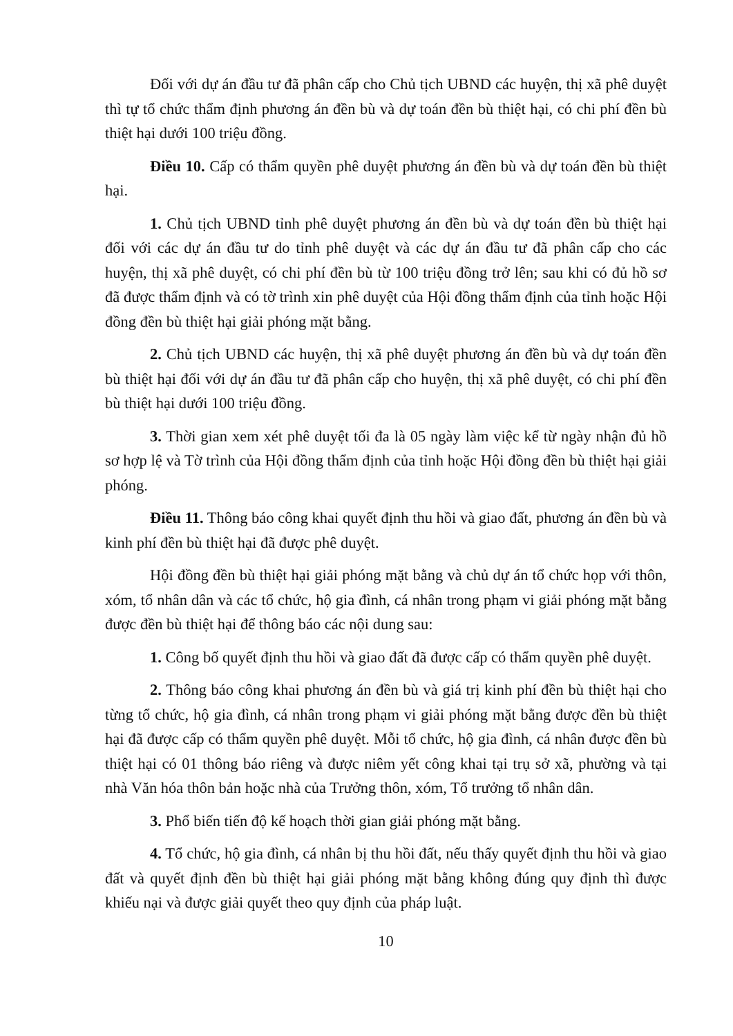Đối với dự án đầu tư đã phân cấp cho Chủ tịch UBND các huyện, thị xã phê duyệt thì tự tổ chức thẩm định phương án đền bù và dự toán đền bù thiệt hại, có chi phí đền bù thiệt hại dưới 100 triệu đồng.
Điều 10. Cấp có thẩm quyền phê duyệt phương án đền bù và dự toán đền bù thiệt hại.
1. Chủ tịch UBND tỉnh phê duyệt phương án đền bù và dự toán đền bù thiệt hại đối với các dự án đầu tư do tỉnh phê duyệt và các dự án đầu tư đã phân cấp cho các huyện, thị xã phê duyệt, có chi phí đền bù từ 100 triệu đồng trở lên; sau khi có đủ hồ sơ đã được thẩm định và có tờ trình xin phê duyệt của Hội đồng thẩm định của tỉnh hoặc Hội đồng đền bù thiệt hại giải phóng mặt bằng.
2. Chủ tịch UBND các huyện, thị xã phê duyệt phương án đền bù và dự toán đền bù thiệt hại đối với dự án đầu tư đã phân cấp cho huyện, thị xã phê duyệt, có chi phí đền bù thiệt hại dưới 100 triệu đồng.
3. Thời gian xem xét phê duyệt tối đa là 05 ngày làm việc kể từ ngày nhận đủ hồ sơ hợp lệ và Tờ trình của Hội đồng thẩm định của tỉnh hoặc Hội đồng đền bù thiệt hại giải phóng.
Điều 11. Thông báo công khai quyết định thu hồi và giao đất, phương án đền bù và kinh phí đền bù thiệt hại đã được phê duyệt.
Hội đồng đền bù thiệt hại giải phóng mặt bằng và chủ dự án tổ chức họp với thôn, xóm, tổ nhân dân và các tổ chức, hộ gia đình, cá nhân trong phạm vi giải phóng mặt bằng được đền bù thiệt hại để thông báo các nội dung sau:
1. Công bố quyết định thu hồi và giao đất đã được cấp có thẩm quyền phê duyệt.
2. Thông báo công khai phương án đền bù và giá trị kinh phí đền bù thiệt hại cho từng tổ chức, hộ gia đình, cá nhân trong phạm vi giải phóng mặt bằng được đền bù thiệt hại đã được cấp có thẩm quyền phê duyệt. Mỗi tổ chức, hộ gia đình, cá nhân được đền bù thiệt hại có 01 thông báo riêng và được niêm yết công khai tại trụ sở xã, phường và tại nhà Văn hóa thôn bản hoặc nhà của Trưởng thôn, xóm, Tổ trưởng tổ nhân dân.
3. Phổ biến tiến độ kế hoạch thời gian giải phóng mặt bằng.
4. Tổ chức, hộ gia đình, cá nhân bị thu hồi đất, nếu thấy quyết định thu hồi và giao đất và quyết định đền bù thiệt hại giải phóng mặt bằng không đúng quy định thì được khiếu nại và được giải quyết theo quy định của pháp luật.
10